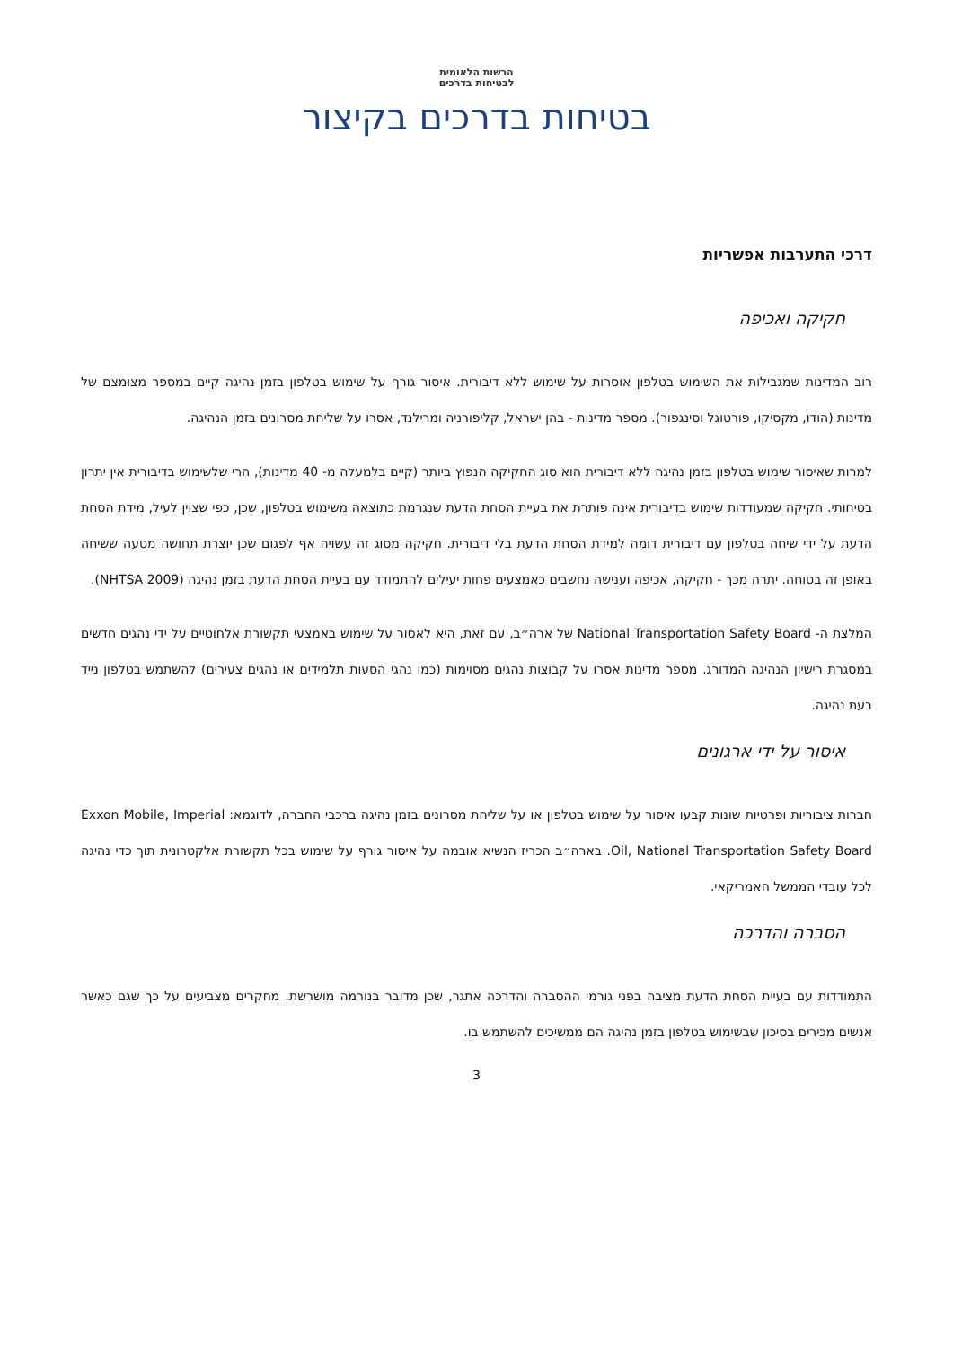הרשות הלאומית
לבטיחות בדרכים
בטיחות בדרכים בקיצור
דרכי התערבות אפשריות
חקיקה ואכיפה
רוב המדינות שמגבילות את השימוש בטלפון אוסרות על שימוש ללא דיבורית. איסור גורף על שימוש בטלפון בזמן נהיגה קיים במספר מצומצם של מדינות (הודו, מקסיקו, פורטוגל וסינגפור). מספר מדינות - בהן ישראל, קליפורניה ומרילנד, אסרו על שליחת מסרונים בזמן הנהיגה.
למרות שאיסור שימוש בטלפון בזמן נהיגה ללא דיבורית הוא סוג החקיקה הנפוץ ביותר (קיים בלמעלה מ- 40 מדינות), הרי שלשימוש בדיבורית אין יתרון בטיחותי. חקיקה שמעודדות שימוש בדיבורית אינה פותרת את בעיית הסחת הדעת שנגרמת כתוצאה משימוש בטלפון, שכן, כפי שצוין לעיל, מידת הסחת הדעת על ידי שיחה בטלפון עם דיבורית דומה למידת הסחת הדעת בלי דיבורית. חקיקה מסוג זה עשויה אף לפגום שכן יוצרת תחושה מטעה ששיחה באופן זה בטוחה. יתרה מכך - חקיקה, אכיפה וענישה נחשבים כאמצעים פחות יעילים להתמודד עם בעיית הסחת הדעת בזמן נהיגה (NHTSA 2009).
המלצת ה- National Transportation Safety Board של ארה״ב, עם זאת, היא לאסור על שימוש באמצעי תקשורת אלחוטיים על ידי נהגים חדשים במסגרת רישיון הנהיגה המדורג. מספר מדינות אסרו על קבוצות נהגים מסוימות (כמו נהגי הסעות תלמידים או נהגים צעירים) להשתמש בטלפון נייד בעת נהיגה.
איסור על ידי ארגונים
חברות ציבוריות ופרטיות שונות קבעו איסור על שימוש בטלפון או על שליחת מסרונים בזמן נהיגה ברכבי החברה, לדוגמא: Exxon Mobile, Imperial Oil, National Transportation Safety Board. בארה״ב הכריז הנשיא אובמה על איסור גורף על שימוש בכל תקשורת אלקטרונית תוך כדי נהיגה לכל עובדי הממשל האמריקאי.
הסברה והדרכה
התמודדות עם בעיית הסחת הדעת מציבה בפני גורמי ההסברה והדרכה אתגר, שכן מדובר בנורמה מושרשת. מחקרים מצביעים על כך שגם כאשר אנשים מכירים בסיכון שבשימוש בטלפון בזמן נהיגה הם ממשיכים להשתמש בו.
3